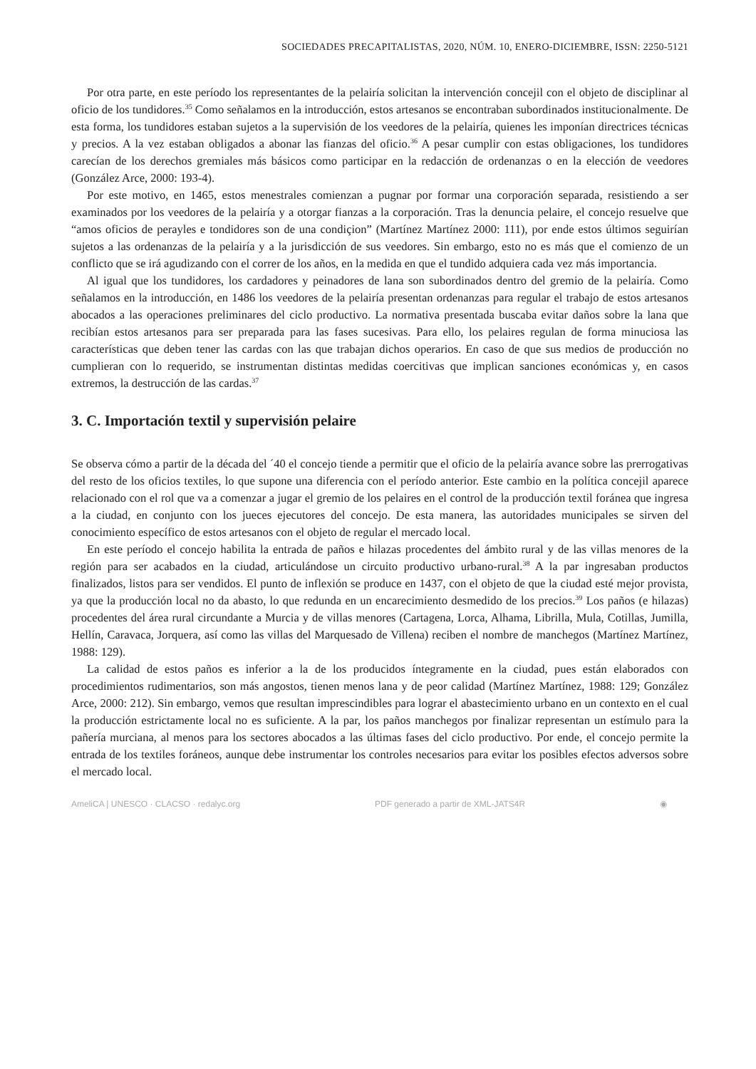SOCIEDADES PRECAPITALISTAS, 2020, NÚM. 10, ENERO-DICIEMBRE, ISSN: 2250-5121
Por otra parte, en este período los representantes de la pelairía solicitan la intervención concejil con el objeto de disciplinar al oficio de los tundidores.<sup>35</sup> Como señalamos en la introducción, estos artesanos se encontraban subordinados institucionalmente. De esta forma, los tundidores estaban sujetos a la supervisión de los veedores de la pelairía, quienes les imponían directrices técnicas y precios. A la vez estaban obligados a abonar las fianzas del oficio.<sup>36</sup> A pesar cumplir con estas obligaciones, los tundidores carecían de los derechos gremiales más básicos como participar en la redacción de ordenanzas o en la elección de veedores (González Arce, 2000: 193-4).
Por este motivo, en 1465, estos menestrales comienzan a pugnar por formar una corporación separada, resistiendo a ser examinados por los veedores de la pelairía y a otorgar fianzas a la corporación. Tras la denuncia pelaire, el concejo resuelve que “amos oficios de perayles e tondidores son de una condiçion” (Martínez Martínez 2000: 111), por ende estos últimos seguirían sujetos a las ordenanzas de la pelairía y a la jurisdicción de sus veedores. Sin embargo, esto no es más que el comienzo de un conflicto que se irá agudizando con el correr de los años, en la medida en que el tundido adquiera cada vez más importancia.
Al igual que los tundidores, los cardadores y peinadores de lana son subordinados dentro del gremio de la pelairía. Como señalamos en la introducción, en 1486 los veedores de la pelairía presentan ordenanzas para regular el trabajo de estos artesanos abocados a las operaciones preliminares del ciclo productivo. La normativa presentada buscaba evitar daños sobre la lana que recibían estos artesanos para ser preparada para las fases sucesivas. Para ello, los pelaires regulan de forma minuciosa las características que deben tener las cardas con las que trabajan dichos operarios. En caso de que sus medios de producción no cumplieran con lo requerido, se instrumentan distintas medidas coercitivas que implican sanciones económicas y, en casos extremos, la destrucción de las cardas.<sup>37</sup>
3. C. Importación textil y supervisión pelaire
Se observa cómo a partir de la década del ´40 el concejo tiende a permitir que el oficio de la pelairía avance sobre las prerrogativas del resto de los oficios textiles, lo que supone una diferencia con el período anterior. Este cambio en la política concejil aparece relacionado con el rol que va a comenzar a jugar el gremio de los pelaires en el control de la producción textil foránea que ingresa a la ciudad, en conjunto con los jueces ejecutores del concejo. De esta manera, las autoridades municipales se sirven del conocimiento específico de estos artesanos con el objeto de regular el mercado local.
En este período el concejo habilita la entrada de paños e hilazas procedentes del ámbito rural y de las villas menores de la región para ser acabados en la ciudad, articulándose un circuito productivo urbano-rural.<sup>38</sup> A la par ingresaban productos finalizados, listos para ser vendidos. El punto de inflexión se produce en 1437, con el objeto de que la ciudad esté mejor provista, ya que la producción local no da abasto, lo que redunda en un encarecimiento desmedido de los precios.<sup>39</sup> Los paños (e hilazas) procedentes del área rural circundante a Murcia y de villas menores (Cartagena, Lorca, Alhama, Librilla, Mula, Cotillas, Jumilla, Hellín, Caravaca, Jorquera, así como las villas del Marquesado de Villena) reciben el nombre de manchegos (Martínez Martínez, 1988: 129).
La calidad de estos paños es inferior a la de los producidos íntegramente en la ciudad, pues están elaborados con procedimientos rudimentarios, son más angostos, tienen menos lana y de peor calidad (Martínez Martínez, 1988: 129; González Arce, 2000: 212). Sin embargo, vemos que resultan imprescindibles para lograr el abastecimiento urbano en un contexto en el cual la producción estrictamente local no es suficiente. A la par, los paños manchegos por finalizar representan un estímulo para la pañería murciana, al menos para los sectores abocados a las últimas fases del ciclo productivo. Por ende, el concejo permite la entrada de los textiles foráneos, aunque debe instrumentar los controles necesarios para evitar los posibles efectos adversos sobre el mercado local.
AmeliCA | UNESCO · CLACSO · redalyc.org PDF generado a partir de XML-JATS4R ◉